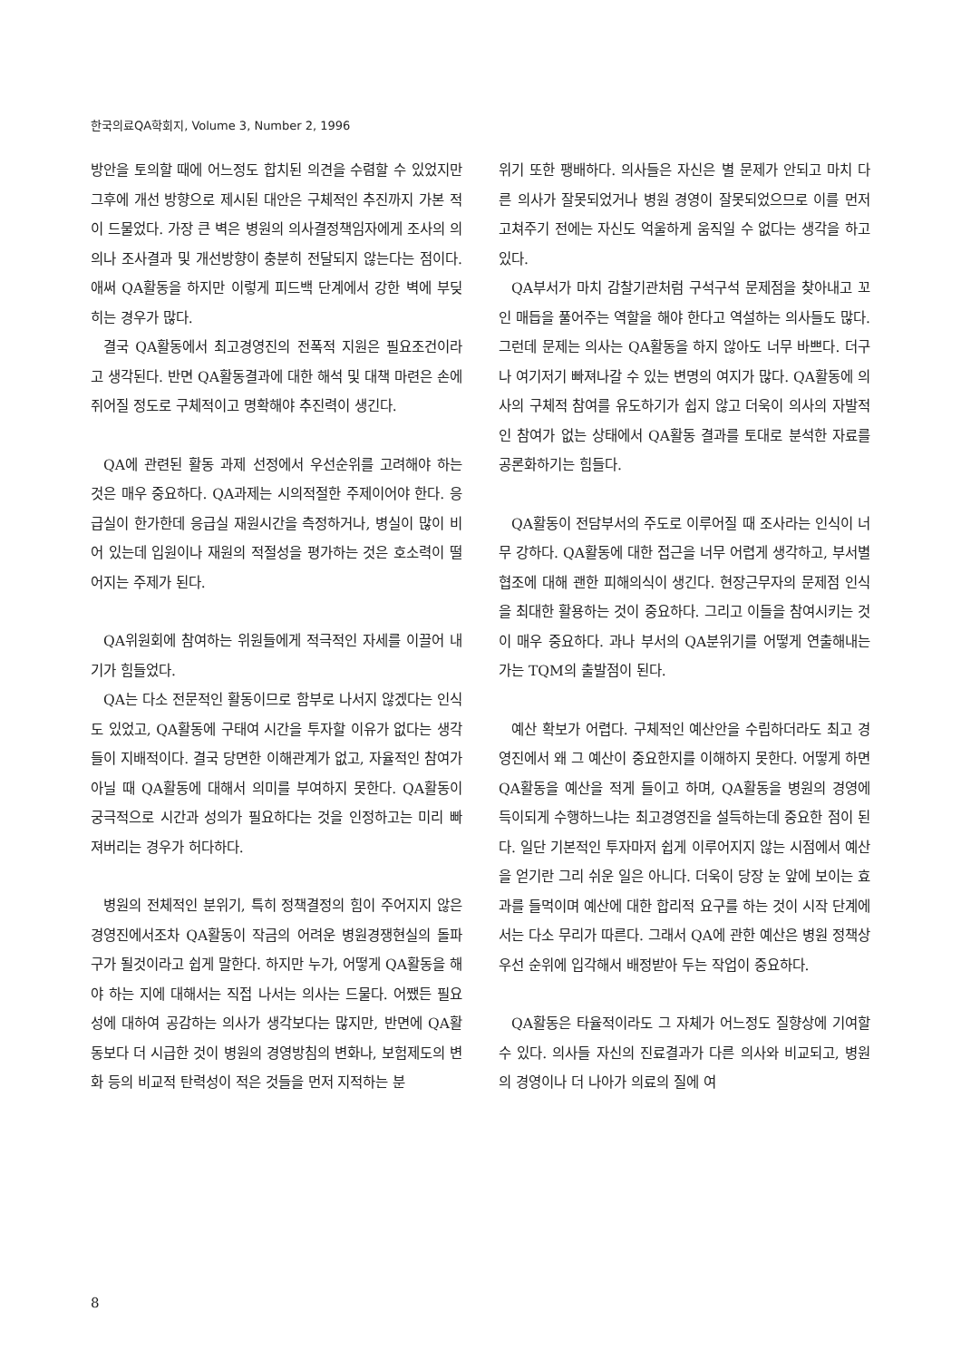한국의료QA학회지, Volume 3, Number 2, 1996
방안을 토의할 때에 어느정도 합치된 의견을 수렴할 수 있었지만 그후에 개선 방향으로 제시된 대안은 구체적인 추진까지 가본 적이 드물었다. 가장 큰 벽은 병원의 의사결정책임자에게 조사의 의의나 조사결과 및 개선방향이 충분히 전달되지 않는다는 점이다. 애써 QA활동을 하지만 이렇게 피드백 단계에서 강한 벽에 부딪히는 경우가 많다.
결국 QA활동에서 최고경영진의 전폭적 지원은 필요조건이라고 생각된다. 반면 QA활동결과에 대한 해석 및 대책 마련은 손에 쥐어질 정도로 구체적이고 명확해야 추진력이 생긴다.
QA에 관련된 활동 과제 선정에서 우선순위를 고려해야 하는 것은 매우 중요하다. QA과제는 시의적절한 주제이어야 한다. 응급실이 한가한데 응급실 재원시간을 측정하거나, 병실이 많이 비어 있는데 입원이나 재원의 적절성을 평가하는 것은 호소력이 떨어지는 주제가 된다.
QA위원회에 참여하는 위원들에게 적극적인 자세를 이끌어 내기가 힘들었다.
QA는 다소 전문적인 활동이므로 함부로 나서지 않겠다는 인식도 있었고, QA활동에 구태여 시간을 투자할 이유가 없다는 생각들이 지배적이다. 결국 당면한 이해관계가 없고, 자율적인 참여가 아닐 때 QA활동에 대해서 의미를 부여하지 못한다. QA활동이 궁극적으로 시간과 성의가 필요하다는 것을 인정하고는 미리 빠져버리는 경우가 허다하다.
병원의 전체적인 분위기, 특히 정책결정의 힘이 주어지지 않은 경영진에서조차 QA활동이 작금의 어려운 병원경쟁현실의 돌파구가 될것이라고 쉽게 말한다. 하지만 누가, 어떻게 QA활동을 해야 하는 지에 대해서는 직접 나서는 의사는 드물다. 어쨌든 필요성에 대하여 공감하는 의사가 생각보다는 많지만, 반면에 QA활동보다 더 시급한 것이 병원의 경영방침의 변화나, 보험제도의 변화 등의 비교적 탄력성이 적은 것들을 먼저 지적하는 분
위기 또한 팽배하다. 의사들은 자신은 별 문제가 안되고 마치 다른 의사가 잘못되었거나 병원 경영이 잘못되었으므로 이를 먼저 고쳐주기 전에는 자신도 억울하게 움직일 수 없다는 생각을 하고 있다.
QA부서가 마치 감찰기관처럼 구석구석 문제점을 찾아내고 꼬인 매듭을 풀어주는 역할을 해야 한다고 역설하는 의사들도 많다. 그런데 문제는 의사는 QA활동을 하지 않아도 너무 바쁘다. 더구나 여기저기 빠져나갈 수 있는 변명의 여지가 많다. QA활동에 의사의 구체적 참여를 유도하기가 쉽지 않고 더욱이 의사의 자발적인 참여가 없는 상태에서 QA활동 결과를 토대로 분석한 자료를 공론화하기는 힘들다.
QA활동이 전담부서의 주도로 이루어질 때 조사라는 인식이 너무 강하다. QA활동에 대한 접근을 너무 어렵게 생각하고, 부서별 협조에 대해 괜한 피해의식이 생긴다. 현장근무자의 문제점 인식을 최대한 활용하는 것이 중요하다. 그리고 이들을 참여시키는 것이 매우 중요하다. 과나 부서의 QA분위기를 어떻게 연출해내는가는 TQM의 출발점이 된다.
예산 확보가 어렵다. 구체적인 예산안을 수립하더라도 최고 경영진에서 왜 그 예산이 중요한지를 이해하지 못한다. 어떻게 하면 QA활동을 예산을 적게 들이고 하며, QA활동을 병원의 경영에 득이되게 수행하느냐는 최고경영진을 설득하는데 중요한 점이 된다. 일단 기본적인 투자마저 쉽게 이루어지지 않는 시점에서 예산을 얻기란 그리 쉬운 일은 아니다. 더욱이 당장 눈 앞에 보이는 효과를 들먹이며 예산에 대한 합리적 요구를 하는 것이 시작 단계에서는 다소 무리가 따른다. 그래서 QA에 관한 예산은 병원 정책상 우선 순위에 입각해서 배정받아 두는 작업이 중요하다.
QA활동은 타율적이라도 그 자체가 어느정도 질향상에 기여할 수 있다. 의사들 자신의 진료결과가 다른 의사와 비교되고, 병원의 경영이나 더 나아가 의료의 질에 여
8